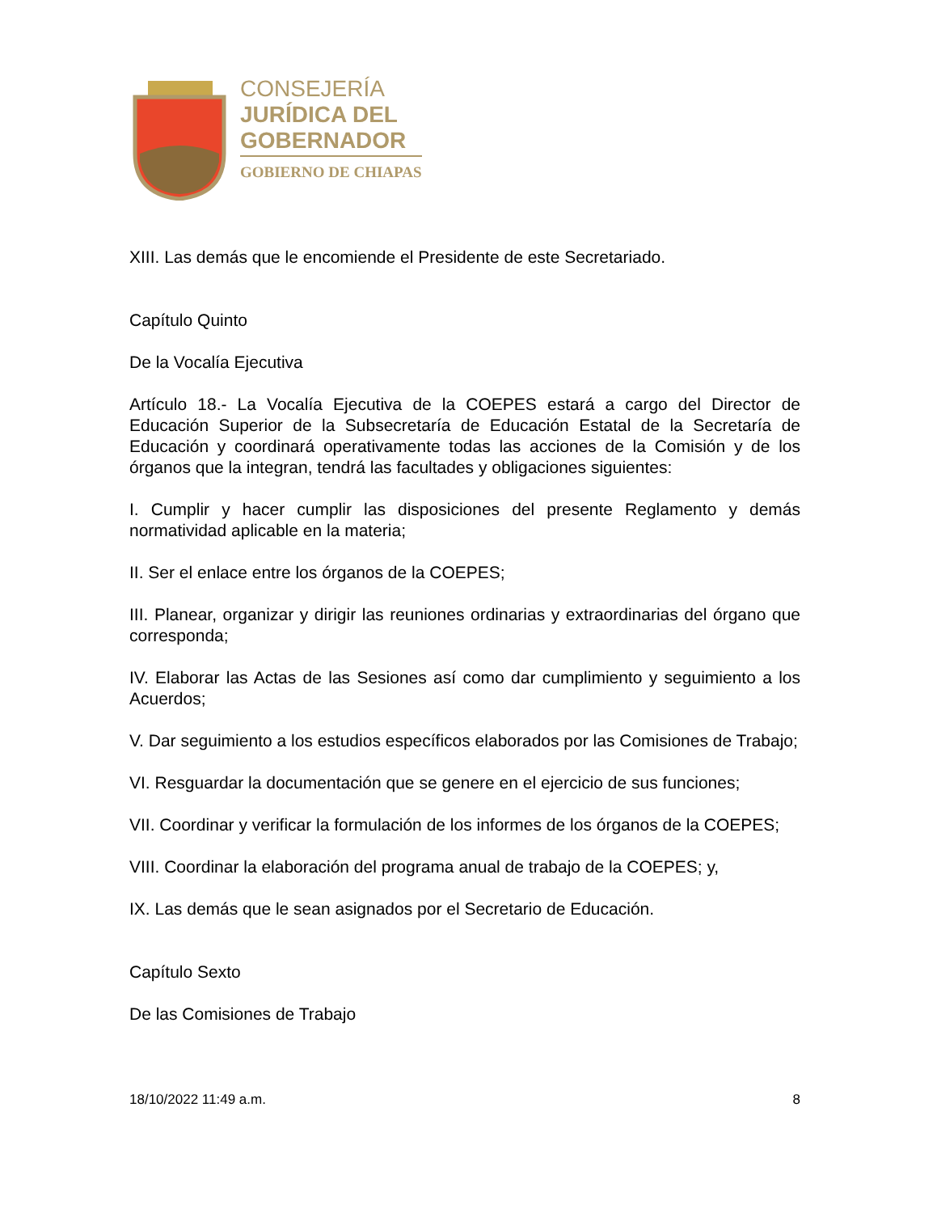CONSEJERÍA
JURÍDICA DEL
GOBERNADOR
GOBIERNO DE CHIAPAS
XIII. Las demás que le encomiende el Presidente de este Secretariado.
Capítulo Quinto
De la Vocalía Ejecutiva
Artículo 18.- La Vocalía Ejecutiva de la COEPES estará a cargo del Director de Educación Superior de la Subsecretaría de Educación Estatal de la Secretaría de Educación y coordinará operativamente todas las acciones de la Comisión y de los órganos que la integran, tendrá las facultades y obligaciones siguientes:
I. Cumplir y hacer cumplir las disposiciones del presente Reglamento y demás normatividad aplicable en la materia;
II. Ser el enlace entre los órganos de la COEPES;
III. Planear, organizar y dirigir las reuniones ordinarias y extraordinarias del órgano que corresponda;
IV. Elaborar las Actas de las Sesiones así como dar cumplimiento y seguimiento a los Acuerdos;
V. Dar seguimiento a los estudios específicos elaborados por las Comisiones de Trabajo;
VI. Resguardar la documentación que se genere en el ejercicio de sus funciones;
VII. Coordinar y verificar la formulación de los informes de los órganos de la COEPES;
VIII. Coordinar la elaboración del programa anual de trabajo de la COEPES; y,
IX. Las demás que le sean asignados por el Secretario de Educación.
Capítulo Sexto
De las Comisiones de Trabajo
18/10/2022 11:49 a.m. 8